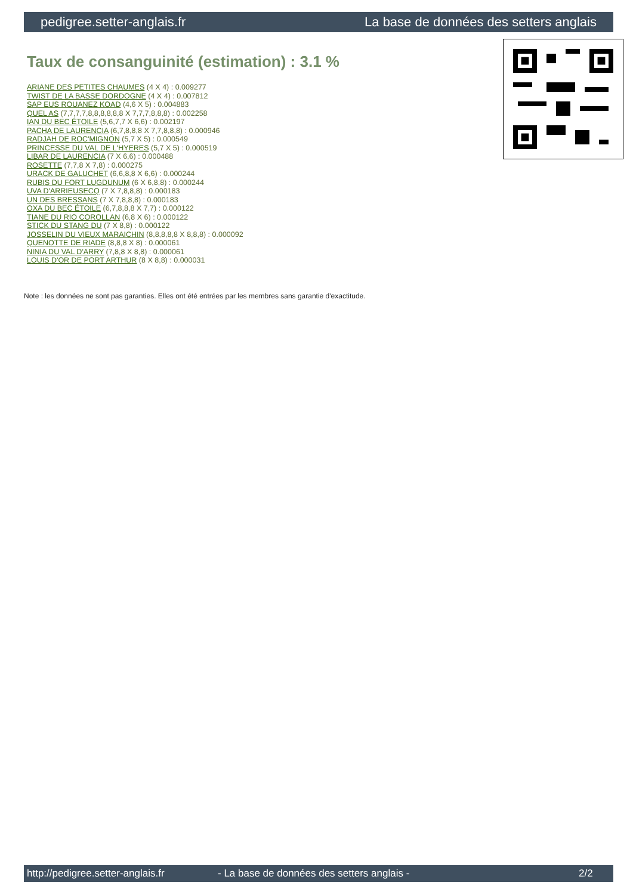pedigree.setter-anglais.fr La base de données des setters anglais
Taux de consanguinité (estimation) : 3.1 %
ARIANE DES PETITES CHAUMES (4 X 4) : 0.009277
TWIST DE LA BASSE DORDOGNE (4 X 4) : 0.007812
SAP EUS ROUANEZ KOAD (4,6 X 5) : 0.004883
QUEL AS (7,7,7,7,8,8,8,8,8,8 X 7,7,7,8,8,8) : 0.002258
IAN DU BEC ÉTOILE (5,6,7,7 X 6,6) : 0.002197
PACHA DE LAURENCIA (6,7,8,8,8 X 7,7,8,8,8) : 0.000946
RADJAH DE ROC'MIGNON (5,7 X 5) : 0.000549
PRINCESSE DU VAL DE L'HYERES (5,7 X 5) : 0.000519
LIBAR DE LAURENCIA (7 X 6,6) : 0.000488
ROSETTE (7,7,8 X 7,8) : 0.000275
URACK DE GALUCHET (6,6,8,8 X 6,6) : 0.000244
RUBIS DU FORT LUGDUNUM (6 X 6,8,8) : 0.000244
UVA D'ARRIEUSECQ (7 X 7,8,8,8) : 0.000183
UN DES BRESSANS (7 X 7,8,8,8) : 0.000183
OXA DU BEC ÉTOILE (6,7,8,8,8 X 7,7) : 0.000122
TIANE DU RIO COROLLAN (6,8 X 6) : 0.000122
STICK DU STANG DU (7 X 8,8) : 0.000122
JOSSELIN DU VIEUX MARAICHIN (8,8,8,8,8 X 8,8,8) : 0.000092
QUENOTTE DE RIADE (8,8,8 X 8) : 0.000061
NINIA DU VAL D'ARRY (7,8,8 X 8,8) : 0.000061
LOUIS D'OR DE PORT ARTHUR (8 X 8,8) : 0.000031
Note : les données ne sont pas garanties. Elles ont été entrées par les membres sans garantie d'exactitude.
http://pedigree.setter-anglais.fr - La base de données des setters anglais - 2/2